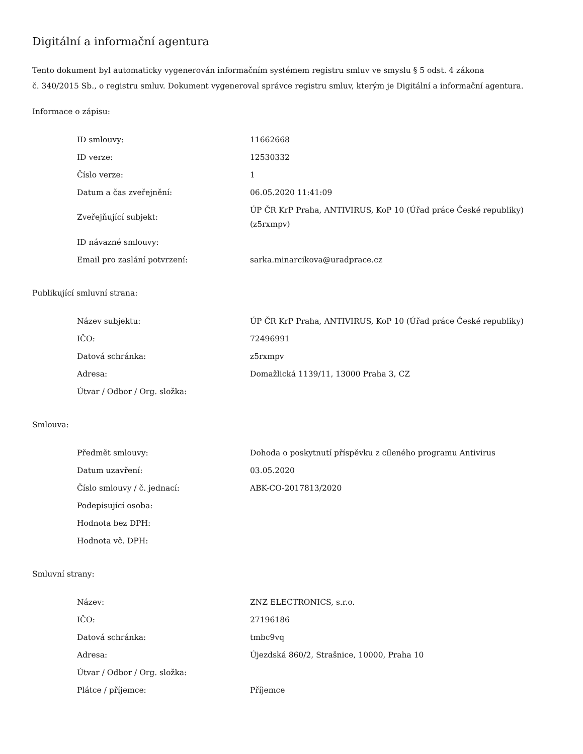Digitální a informační agentura
Tento dokument byl automaticky vygenerován informačním systémem registru smluv ve smyslu § 5 odst. 4 zákona
č. 340/2015 Sb., o registru smluv. Dokument vygeneroval správce registru smluv, kterým je Digitální a informační agentura.
Informace o zápisu:
| ID smlouvy: | 11662668 |
| ID verze: | 12530332 |
| Číslo verze: | 1 |
| Datum a čas zveřejnění: | 06.05.2020 11:41:09 |
| Zveřejňující subjekt: | ÚP ČR KrP Praha, ANTIVIRUS, KoP 10 (Úřad práce České republiky) (z5rxmpv) |
| ID návazné smlouvy: | |
| Email pro zaslání potvrzení: | sarka.minarcikova@uradprace.cz |
Publikující smluvní strana:
| Název subjektu: | ÚP ČR KrP Praha, ANTIVIRUS, KoP 10 (Úřad práce České republiky) |
| IČO: | 72496991 |
| Datová schránka: | z5rxmpv |
| Adresa: | Domažlická 1139/11, 13000 Praha 3, CZ |
| Útvar / Odbor / Org. složka: | |
Smlouva:
| Předmět smlouvy: | Dohoda o poskytnutí příspěvku z cíleného programu Antivirus |
| Datum uzavření: | 03.05.2020 |
| Číslo smlouvy / č. jednací: | ABK-CO-2017813/2020 |
| Podepisující osoba: | |
| Hodnota bez DPH: | |
| Hodnota vč. DPH: | |
Smluvní strany:
| Název: | ZNZ ELECTRONICS, s.r.o. |
| IČO: | 27196186 |
| Datová schránka: | tmbc9vq |
| Adresa: | Újezdská 860/2, Strašnice, 10000, Praha 10 |
| Útvar / Odbor / Org. složka: | |
| Plátce / příjemce: | Příjemce |